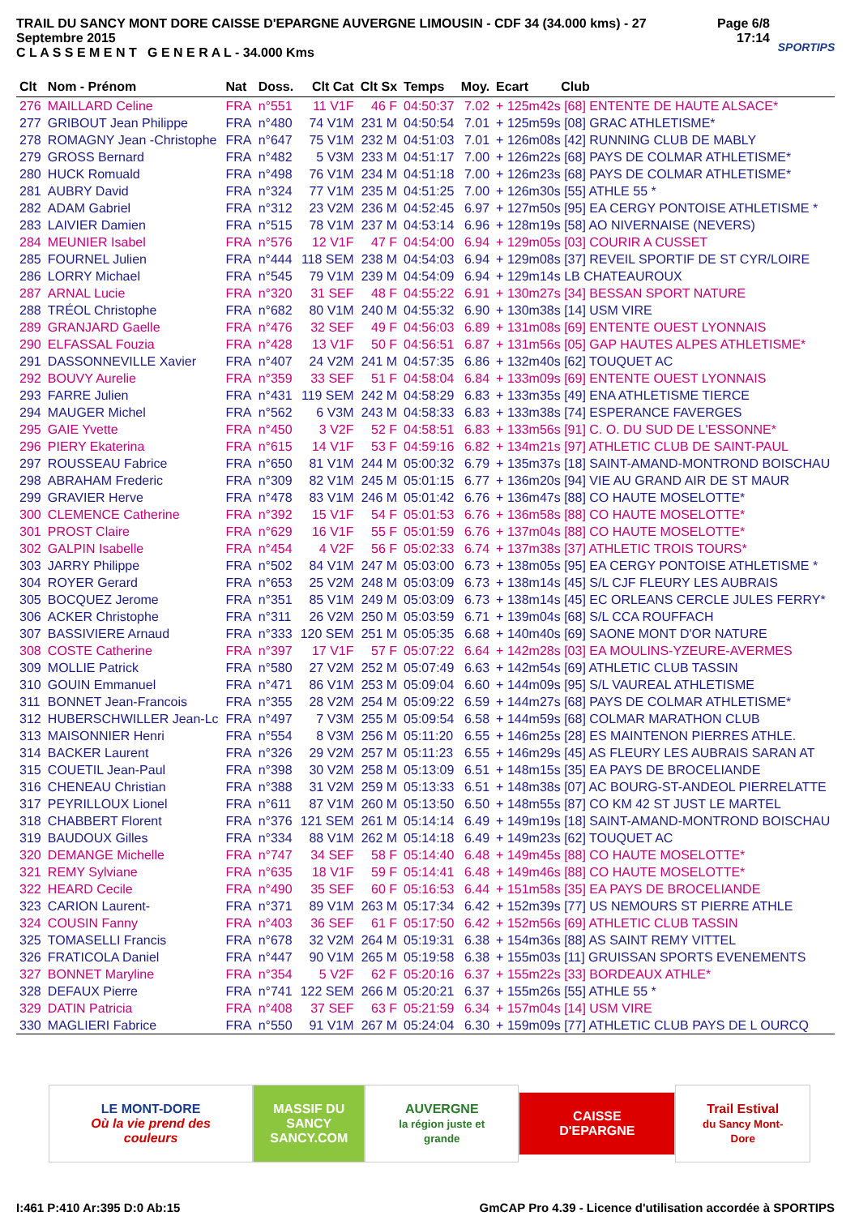TRAIL DU SANCY MONT DORE CAISSE D'EPARGNE AUVERGNE LIMOUSIN - CDF 34 (34.000 kms) - 27 Septembre 2015
C L A S S E M E N T G E N E R A L - 34.000 Kms
Page 6/8
17:14
SPORTIPS
| Clt | Nom - Prénom | Nat | Doss. | Clt Cat | Clt Sx | Temps | Moy. | Ecart Club |
| --- | --- | --- | --- | --- | --- | --- | --- | --- |
| 276 | MAILLARD Celine | FRA | n°551 | 11 V1F | 46 F | 04:50:37 | 7.02 | + 125m42s [68] ENTENTE DE HAUTE ALSACE* |
| 277 | GRIBOUT Jean Philippe | FRA | n°480 | 74 V1M | 231 M | 04:50:54 | 7.01 | + 125m59s [08] GRAC ATHLETISME* |
| 278 | ROMAGNY Jean -Christophe | FRA | n°647 | 75 V1M | 232 M | 04:51:03 | 7.01 | + 126m08s [42] RUNNING CLUB DE MABLY |
| 279 | GROSS Bernard | FRA | n°482 | 5 V3M | 233 M | 04:51:17 | 7.00 | + 126m22s [68] PAYS DE COLMAR ATHLETISME* |
| 280 | HUCK Romuald | FRA | n°498 | 76 V1M | 234 M | 04:51:18 | 7.00 | + 126m23s [68] PAYS DE COLMAR ATHLETISME* |
| 281 | AUBRY David | FRA | n°324 | 77 V1M | 235 M | 04:51:25 | 7.00 | + 126m30s [55] ATHLE 55 * |
| 282 | ADAM Gabriel | FRA | n°312 | 23 V2M | 236 M | 04:52:45 | 6.97 | + 127m50s [95] EA CERGY PONTOISE ATHLETISME * |
| 283 | LAIVIER Damien | FRA | n°515 | 78 V1M | 237 M | 04:53:14 | 6.96 | + 128m19s [58] AO NIVERNAISE (NEVERS) |
| 284 | MEUNIER Isabel | FRA | n°576 | 12 V1F | 47 F | 04:54:00 | 6.94 | + 129m05s [03] COURIR A CUSSET |
| 285 | FOURNEL Julien | FRA | n°444 | 118 SEM | 238 M | 04:54:03 | 6.94 | + 129m08s [37] REVEIL SPORTIF DE ST CYR/LOIRE |
| 286 | LORRY Michael | FRA | n°545 | 79 V1M | 239 M | 04:54:09 | 6.94 | + 129m14s LB CHATEAUROUX |
| 287 | ARNAL Lucie | FRA | n°320 | 31 SEF | 48 F | 04:55:22 | 6.91 | + 130m27s [34] BESSAN SPORT NATURE |
| 288 | TRÉOL Christophe | FRA | n°682 | 80 V1M | 240 M | 04:55:32 | 6.90 | + 130m38s [14] USM VIRE |
| 289 | GRANJARD Gaelle | FRA | n°476 | 32 SEF | 49 F | 04:56:03 | 6.89 | + 131m08s [69] ENTENTE OUEST LYONNAIS |
| 290 | ELFASSAL Fouzia | FRA | n°428 | 13 V1F | 50 F | 04:56:51 | 6.87 | + 131m56s [05] GAP HAUTES ALPES ATHLETISME* |
| 291 | DASSONNEVILLE Xavier | FRA | n°407 | 24 V2M | 241 M | 04:57:35 | 6.86 | + 132m40s [62] TOUQUET AC |
| 292 | BOUVY Aurelie | FRA | n°359 | 33 SEF | 51 F | 04:58:04 | 6.84 | + 133m09s [69] ENTENTE OUEST LYONNAIS |
| 293 | FARRE Julien | FRA | n°431 | 119 SEM | 242 M | 04:58:29 | 6.83 | + 133m35s [49] ENA ATHLETISME TIERCE |
| 294 | MAUGER Michel | FRA | n°562 | 6 V3M | 243 M | 04:58:33 | 6.83 | + 133m38s [74] ESPERANCE FAVERGES |
| 295 | GAIE Yvette | FRA | n°450 | 3 V2F | 52 F | 04:58:51 | 6.83 | + 133m56s [91] C. O. DU SUD DE L'ESSONNE* |
| 296 | PIERY Ekaterina | FRA | n°615 | 14 V1F | 53 F | 04:59:16 | 6.82 | + 134m21s [97] ATHLETIC CLUB DE SAINT-PAUL |
| 297 | ROUSSEAU Fabrice | FRA | n°650 | 81 V1M | 244 M | 05:00:32 | 6.79 | + 135m37s [18] SAINT-AMAND-MONTROND BOISCHAU |
| 298 | ABRAHAM Frederic | FRA | n°309 | 82 V1M | 245 M | 05:01:15 | 6.77 | + 136m20s [94] VIE AU GRAND AIR DE ST MAUR |
| 299 | GRAVIER Herve | FRA | n°478 | 83 V1M | 246 M | 05:01:42 | 6.76 | + 136m47s [88] CO HAUTE MOSELOTTE* |
| 300 | CLEMENCE Catherine | FRA | n°392 | 15 V1F | 54 F | 05:01:53 | 6.76 | + 136m58s [88] CO HAUTE MOSELOTTE* |
| 301 | PROST Claire | FRA | n°629 | 16 V1F | 55 F | 05:01:59 | 6.76 | + 137m04s [88] CO HAUTE MOSELOTTE* |
| 302 | GALPIN Isabelle | FRA | n°454 | 4 V2F | 56 F | 05:02:33 | 6.74 | + 137m38s [37] ATHLETIC TROIS TOURS* |
| 303 | JARRY Philippe | FRA | n°502 | 84 V1M | 247 M | 05:03:00 | 6.73 | + 138m05s [95] EA CERGY PONTOISE ATHLETISME * |
| 304 | ROYER Gerard | FRA | n°653 | 25 V2M | 248 M | 05:03:09 | 6.73 | + 138m14s [45] S/L CJF FLEURY LES AUBRAIS |
| 305 | BOCQUEZ Jerome | FRA | n°351 | 85 V1M | 249 M | 05:03:09 | 6.73 | + 138m14s [45] EC ORLEANS CERCLE JULES FERRY* |
| 306 | ACKER Christophe | FRA | n°311 | 26 V2M | 250 M | 05:03:59 | 6.71 | + 139m04s [68] S/L CCA ROUFFACH |
| 307 | BASSIVIERE Arnaud | FRA | n°333 | 120 SEM | 251 M | 05:05:35 | 6.68 | + 140m40s [69] SAONE MONT D'OR NATURE |
| 308 | COSTE Catherine | FRA | n°397 | 17 V1F | 57 F | 05:07:22 | 6.64 | + 142m28s [03] EA MOULINS-YZEURE-AVERMES |
| 309 | MOLLIE Patrick | FRA | n°580 | 27 V2M | 252 M | 05:07:49 | 6.63 | + 142m54s [69] ATHLETIC CLUB TASSIN |
| 310 | GOUIN Emmanuel | FRA | n°471 | 86 V1M | 253 M | 05:09:04 | 6.60 | + 144m09s [95] S/L VAUREAL ATHLETISME |
| 311 | BONNET Jean-Francois | FRA | n°355 | 28 V2M | 254 M | 05:09:22 | 6.59 | + 144m27s [68] PAYS DE COLMAR ATHLETISME* |
| 312 | HUBERSCHWILLER Jean-Lc | FRA | n°497 | 7 V3M | 255 M | 05:09:54 | 6.58 | + 144m59s [68] COLMAR MARATHON CLUB |
| 313 | MAISONNIER Henri | FRA | n°554 | 8 V3M | 256 M | 05:11:20 | 6.55 | + 146m25s [28] ES MAINTENON PIERRES ATHLE. |
| 314 | BACKER Laurent | FRA | n°326 | 29 V2M | 257 M | 05:11:23 | 6.55 | + 146m29s [45] AS FLEURY LES AUBRAIS SARAN AT |
| 315 | COUETIL Jean-Paul | FRA | n°398 | 30 V2M | 258 M | 05:13:09 | 6.51 | + 148m15s [35] EA PAYS DE BROCELIANDE |
| 316 | CHENEAU Christian | FRA | n°388 | 31 V2M | 259 M | 05:13:33 | 6.51 | + 148m38s [07] AC BOURG-ST-ANDEOL PIERRELATTE |
| 317 | PEYRILLOUX Lionel | FRA | n°611 | 87 V1M | 260 M | 05:13:50 | 6.50 | + 148m55s [87] CO KM 42 ST JUST LE MARTEL |
| 318 | CHABBERT Florent | FRA | n°376 | 121 SEM | 261 M | 05:14:14 | 6.49 | + 149m19s [18] SAINT-AMAND-MONTROND BOISCHAU |
| 319 | BAUDOUX Gilles | FRA | n°334 | 88 V1M | 262 M | 05:14:18 | 6.49 | + 149m23s [62] TOUQUET AC |
| 320 | DEMANGE Michelle | FRA | n°747 | 34 SEF | 58 F | 05:14:40 | 6.48 | + 149m45s [88] CO HAUTE MOSELOTTE* |
| 321 | REMY Sylviane | FRA | n°635 | 18 V1F | 59 F | 05:14:41 | 6.48 | + 149m46s [88] CO HAUTE MOSELOTTE* |
| 322 | HEARD Cecile | FRA | n°490 | 35 SEF | 60 F | 05:16:53 | 6.44 | + 151m58s [35] EA PAYS DE BROCELIANDE |
| 323 | CARION Laurent- | FRA | n°371 | 89 V1M | 263 M | 05:17:34 | 6.42 | + 152m39s [77] US NEMOURS ST PIERRE ATHLE |
| 324 | COUSIN Fanny | FRA | n°403 | 36 SEF | 61 F | 05:17:50 | 6.42 | + 152m56s [69] ATHLETIC CLUB TASSIN |
| 325 | TOMASELLI Francis | FRA | n°678 | 32 V2M | 264 M | 05:19:31 | 6.38 | + 154m36s [88] AS SAINT REMY VITTEL |
| 326 | FRATICOLA Daniel | FRA | n°447 | 90 V1M | 265 M | 05:19:58 | 6.38 | + 155m03s [11] GRUISSAN SPORTS EVENEMENTS |
| 327 | BONNET Maryline | FRA | n°354 | 5 V2F | 62 F | 05:20:16 | 6.37 | + 155m22s [33] BORDEAUX ATHLE* |
| 328 | DEFAUX Pierre | FRA | n°741 | 122 SEM | 266 M | 05:20:21 | 6.37 | + 155m26s [55] ATHLE 55 * |
| 329 | DATIN Patricia | FRA | n°408 | 37 SEF | 63 F | 05:21:59 | 6.34 | + 157m04s [14] USM VIRE |
| 330 | MAGLIERI Fabrice | FRA | n°550 | 91 V1M | 267 M | 05:24:04 | 6.30 | + 159m09s [77] ATHLETIC CLUB PAYS DE L OURCQ |
LE MONT-DORE
Où la vie prend des couleurs
MASSIF DU
SANCY
SANCY.COM
AUVERGNE
la région juste et grande
CAISSE D'EPARGNE
Trail Estival
du Sancy Mont-Dore
I:461 P:410 Ar:395 D:0 Ab:15 GmCAP Pro 4.39 - Licence d'utilisation accordée à SPORTIPS